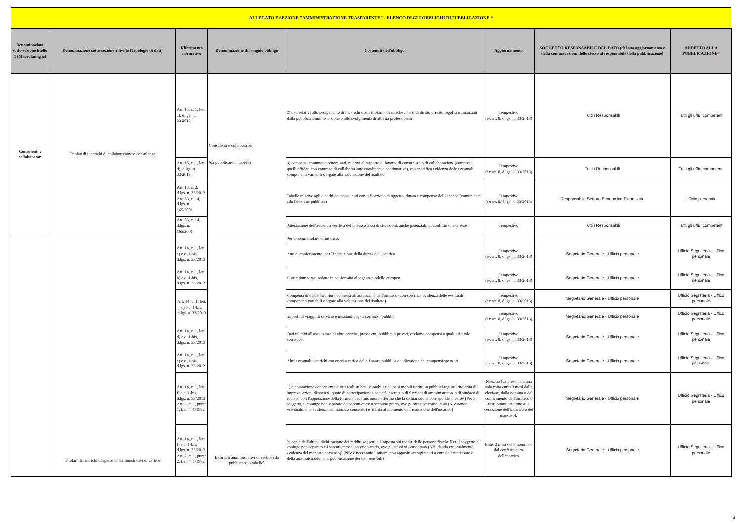ALLEGATO F SEZIONE "AMMINISTRAZIONE TRASPARENTE" - ELENCO DEGLI OBBLIGHI DI PUBBLICAZIONE *
| Denominazione sotto-sezione livello 1 (Macrofamiglie) | Denominazione sotto-sezione 2 livello (Tipologie di dati) | Riferimento normativo | Denominazione del singolo obbligo | Contenuti dell'obbligo | Aggiornamento | SOGGETTO RESPONSABILE DEL DATO (del suo aggiornamento e della comunicazione dello stesso al responsabile della pubblicazione) | ADDETTO ALLA PUBBLICAZIONE * |
| --- | --- | --- | --- | --- | --- | --- | --- |
| Consulenti e collaboratori | Titolari di incarichi di collaborazione o consulenza | Art. 15, c. 1, lett. c), d.lgs. n. 33/2013 | Consulenti e collaboratori (da pubblicare in tabelle) | 2) dati relativi allo svolgimento di incarichi o alla titolarità di cariche in enti di diritto privato regolati o finanziati dalla pubblica amministrazione o allo svolgimento di attività professionali | Tempestivo (ex art. 8, d.lgs. n. 33/2013) | Tutti i Responsabili | Tutti gli uffici competenti |
| | | Art. 15, c. 1, lett. d), d.lgs. n. 33/2013 | | 3) compensi comunque denominati, relativi al rapporto di lavoro, di consulenza o di collaborazione (compresi quelli affidati con contratto di collaborazione coordinata e continuativa), con specifica evidenza delle eventuali componenti variabili o legate alla valutazione del risultato | Tempestivo (ex art. 8, d.lgs. n. 33/2013) | Tutti i Responsabili | Tutti gli uffici competenti |
| | | Art. 15, c. 2, d.lgs. n. 33/2013 Art. 53, c. 14, d.lgs. n. 165/2001 | | Tabelle relative agli elenchi dei consulenti con indicazione di oggetto, durata e compenso dell'incarico (comunicate alla Funzione pubblica) | Tempestivo (ex art. 8, d.lgs. n. 33/2013) | Responsabile Settore Economico-Finanziario | Ufficio personale |
| | | Art. 53, c. 14, d.lgs. n. 165/2001 | | Attestazione dell'avvenuta verifica dell'insussistenza di situazioni, anche potenziali, di conflitto di interesse | Tempestivo | Tutti i Responsabili | Tutti gli uffici competenti |
| | Titolari di incarichi dirigenziali amministrativi di vertice | | Incarichi amministrativi di vertice (da pubblicare in tabelle) | Per ciascun titolare di incarico: | | | |
| | | Art. 14, c. 1, lett. a) e c. 1-bis, d.lgs. n. 33/2013 | | Atto di conferimento, con l'indicazione della durata dell'incarico | Tempestivo (ex art. 8, d.lgs. n. 33/2013) | Segretario Generale - Ufficio personale | Ufficio Segreteria - Uffico personale |
| | | Art. 14, c. 1, lett. b) e c. 1-bis, d.lgs. n. 33/2013 | | Curriculum vitae, redatto in conformità al vigente modello europeo | Tempestivo (ex art. 8, d.lgs. n. 33/2013) | Segretario Generale - Ufficio personale | Ufficio Segreteria - Uffico personale |
| | | Art. 14, c. 1, lett. c) e c. 1-bis, d.lgs. n. 33/2013 | | Compensi di qualsiasi natura connessi all'assunzione dell'incarico (con specifica evidenza delle eventuali componenti variabili o legate alla valutazione del risultato) | Tempestivo (ex art. 8, d.lgs. n. 33/2013) | Segretario Generale - Ufficio personale | Ufficio Segreteria - Uffico personale |
| | | | | Importi di viaggi di servizio e missioni pagati con fondi pubblici | Tempestivo (ex art. 8, d.lgs. n. 33/2013) | Segretario Generale - Ufficio personale | Ufficio Segreteria - Uffico personale |
| | | Art. 14, c. 1, lett. d) e c. 1-bis, d.lgs. n. 33/2013 | | Dati relativi all'assunzione di altre cariche, presso enti pubblici o privati, e relativi compensi a qualsiasi titolo corrisposti | Tempestivo (ex art. 8, d.lgs. n. 33/2013) | Segretario Generale - Ufficio personale | Ufficio Segreteria - Uffico personale |
| | | Art. 14, c. 1, lett. e) e c. 1-bis, d.lgs. n. 33/2013 | | Altri eventuali incarichi con oneri a carico della finanza pubblica e indicazione dei compensi spettanti | Tempestivo (ex art. 8, d.lgs. n. 33/2013) | Segretario Generale - Ufficio personale | Ufficio Segreteria - Uffico personale |
| | | Art. 14, c. 1, lett. f) e c. 1-bis, d.lgs. n. 33/2013 Art. 2, c. 1, punto 1, l. n. 441/1982 | | 1) dichiarazione concernente diritti reali su beni immobili e su beni mobili iscritti in pubblici registri, titolarità di imprese, azioni di società, quote di partecipazione a società, esercizio di funzioni di amministratore o di sindaco di società, con l'apposizione della formula «sul mio onore affermo che la dichiarazione corrisponde al vero» [Per il soggetto, il coniuge non separato e i parenti entro il secondo grado, ove gli stessi vi consentano (NB: dando eventualmente evidenza del mancato consenso) e riferita al momento dell'assunzione dell'incarico] | Nessuno (va presentata una sola volta entro 3 mesi dalla elezione, dalla nomina o dal conferimento dell'incarico e resta pubblicata fino alla cessazione dell'incarico o del mandato). | Segretario Generale - Ufficio personale | Ufficio Segreteria - Uffico personale |
| | | Art. 14, c. 1, lett. f) e c. 1-bis, d.lgs. n. 33/2013 Art. 2, c. 1, punto 2, l. n. 441/1982 | | 2) copia dell'ultima dichiarazione dei redditi soggetti all'imposta sui redditi delle persone fisiche [Per il soggetto, il coniuge non separato e i parenti entro il secondo grado, ove gli stessi vi consentano (NB: dando eventualmente evidenza del mancato consenso)] (NB: è necessario limitare, con appositi accorgimenti a cura dell'interessato o della amministrazione, la pubblicazione dei dati sensibili) | Entro 3 mesi della nomina o dal conferimento dell'incarico | Segretario Generale - Ufficio personale | Ufficio Segreteria - Uffico personale |
4